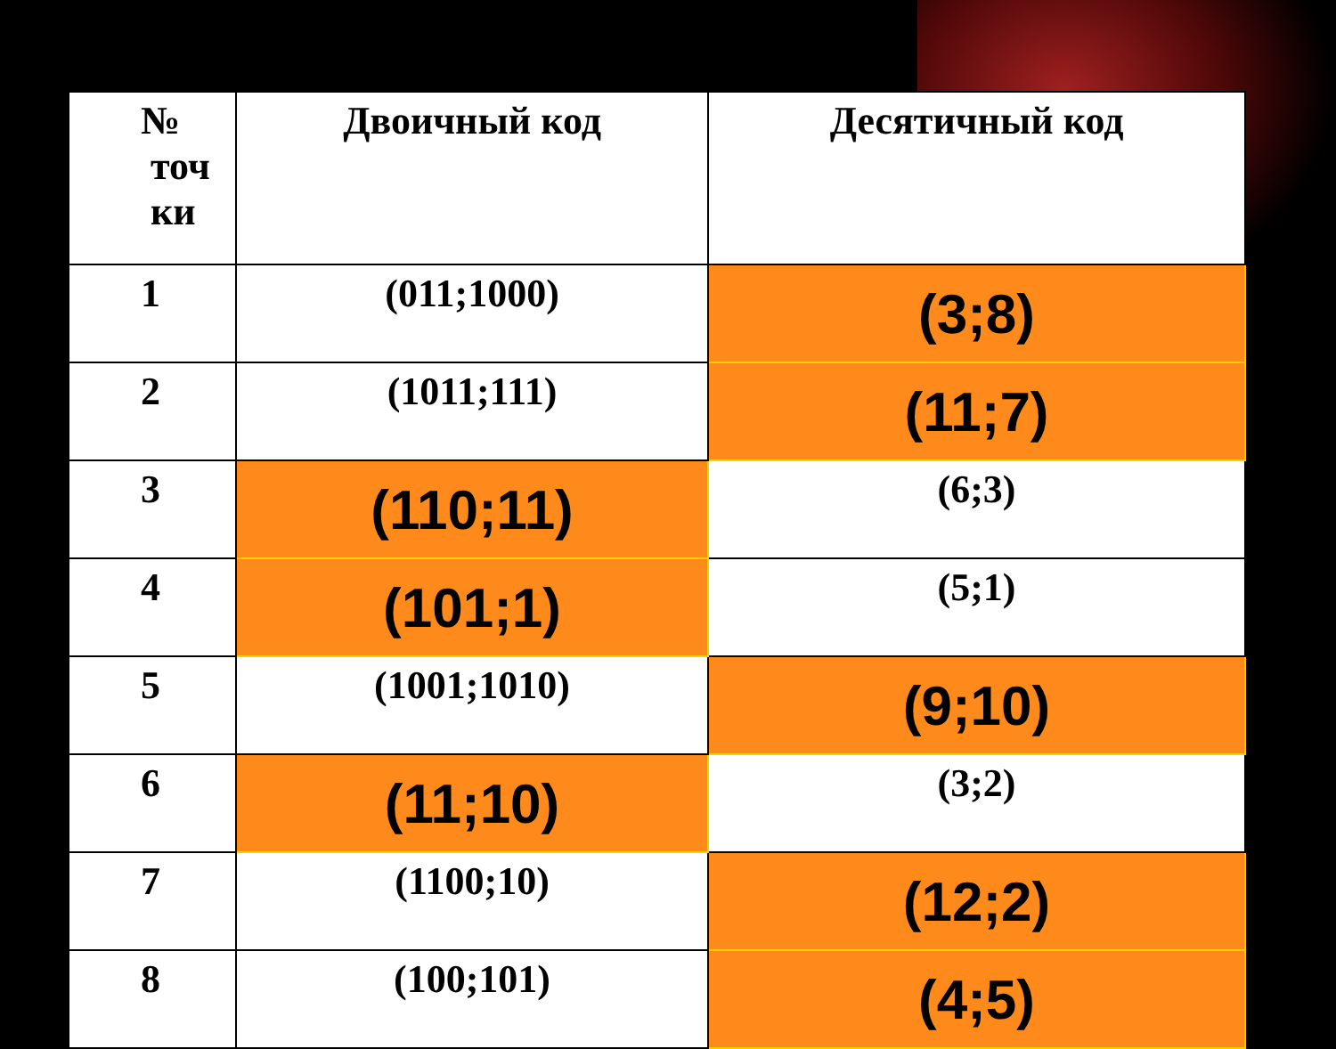| № точ ки | Двоичный код | Десятичный код |
| --- | --- | --- |
| 1 | (011;1000) | (3;8) |
| 2 | (1011;111) | (11;7) |
| 3 | (110;11) | (6;3) |
| 4 | (101;1) | (5;1) |
| 5 | (1001;1010) | (9;10) |
| 6 | (11;10) | (3;2) |
| 7 | (1100;10) | (12;2) |
| 8 | (100;101) | (4;5) |